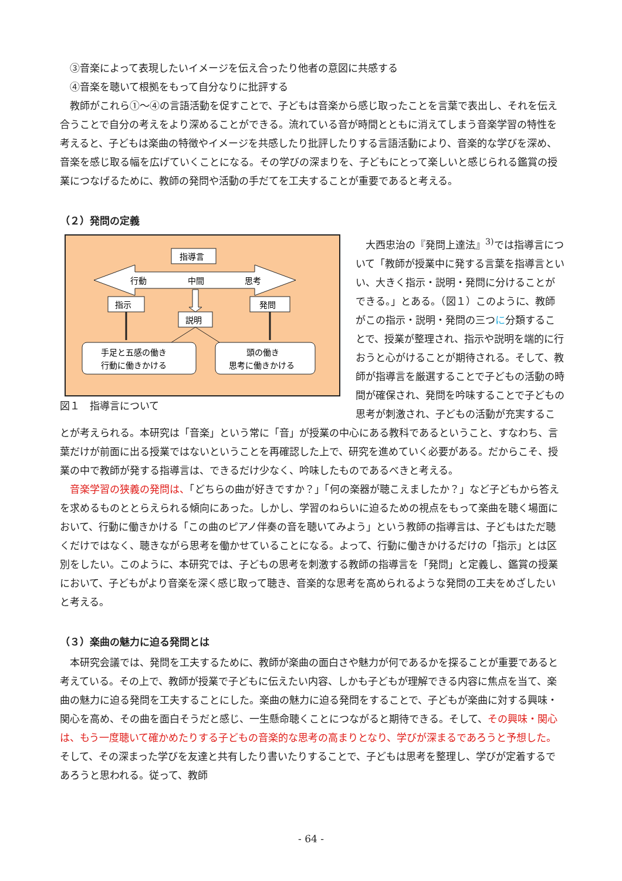③音楽によって表現したいイメージを伝え合ったり他者の意図に共感する
④音楽を聴いて根拠をもって自分なりに批評する
教師がこれら①～④の言語活動を促すことで、子どもは音楽から感じ取ったことを言葉で表出し、それを伝え合うことで自分の考えをより深めることができる。流れている音が時間とともに消えてしまう音楽学習の特性を考えると、子どもは楽曲の特徴やイメージを共感したり批評したりする言語活動により、音楽的な学びを深め、音楽を感じ取る幅を広げていくことになる。その学びの深まりを、子どもにとって楽しいと感じられる鑑賞の授業につなげるために、教師の発問や活動の手だてを工夫することが重要であると考える。
（２）発問の定義
指導言
行動
中間
思考
指示
発問
説明
手足と五感の働き
行動に働きかける
頭の働き
思考に働きかける
図１　指導言について
大西忠治の『発問上達法』<sup>3)</sup>では指導言について「教師が授業中に発する言葉を指導言といい、大きく指示・説明・発問に分けることができる。」とある。（図１）このように、教師がこの指示・説明・発問の三つに分類することで、授業が整理され、指示や説明を端的に行おうと心がけることが期待される。そして、教師が指導言を厳選することで子どもの活動の時間が確保され、発問を吟味することで子どもの思考が刺激され、子どもの活動が充実することが考えられる。本研究は「音楽」という常に「音」が授業の中心にある教科であるということ、すなわち、言葉だけが前面に出る授業ではないということを再確認した上で、研究を進めていく必要がある。だからこそ、授業の中で教師が発する指導言は、できるだけ少なく、吟味したものであるべきと考える。
音楽学習の狭義の発問は、「どちらの曲が好きですか？」「何の楽器が聴こえましたか？」など子どもから答えを求めるものととらえられる傾向にあった。しかし、学習のねらいに迫るための視点をもって楽曲を聴く場面において、行動に働きかける「この曲のピアノ伴奏の音を聴いてみよう」という教師の指導言は、子どもはただ聴くだけではなく、聴きながら思考を働かせていることになる。よって、行動に働きかけるだけの「指示」とは区別をしたい。このように、本研究では、子どもの思考を刺激する教師の指導言を「発問」と定義し、鑑賞の授業において、子どもがより音楽を深く感じ取って聴き、音楽的な思考を高められるような発問の工夫をめざしたいと考える。
（３）楽曲の魅力に迫る発問とは
本研究会議では、発問を工夫するために、教師が楽曲の面白さや魅力が何であるかを探ることが重要であると考えている。その上で、教師が授業で子どもに伝えたい内容、しかも子どもが理解できる内容に焦点を当て、楽曲の魅力に迫る発問を工夫することにした。楽曲の魅力に迫る発問をすることで、子どもが楽曲に対する興味・関心を高め、その曲を面白そうだと感じ、一生懸命聴くことにつながると期待できる。そして、その興味・関心は、もう一度聴いて確かめたりする子どもの音楽的な思考の高まりとなり、学びが深まるであろうと予想した。そして、その深まった学びを友達と共有したり書いたりすることで、子どもは思考を整理し、学びが定着するであろうと思われる。従って、教師
- 64 -